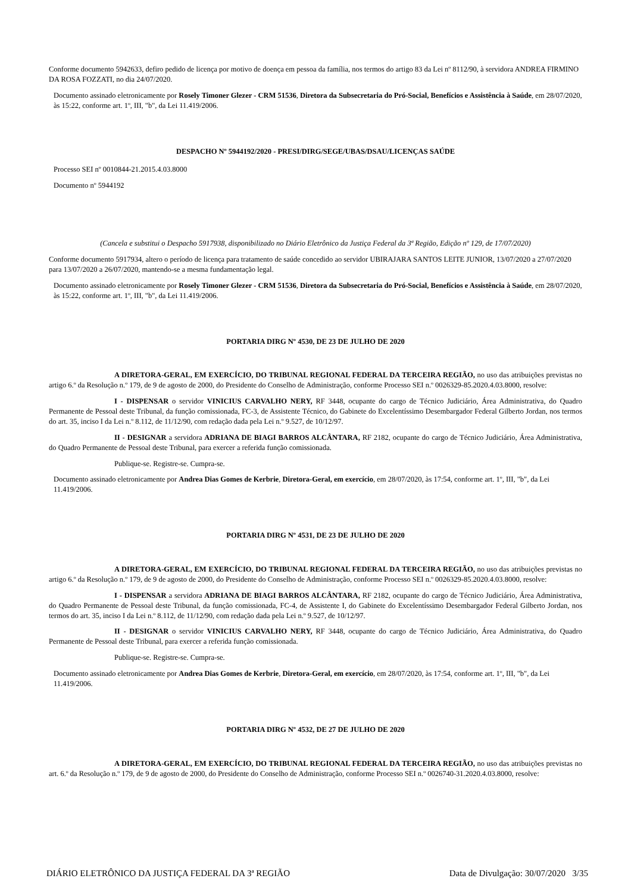Conforme documento 5942633, defiro pedido de licença por motivo de doença em pessoa da família, nos termos do artigo 83 da Lei nº 8112/90, à servidora ANDREA FIRMINO DA ROSA FOZZATI, no dia 24/07/2020.
Documento assinado eletronicamente por Rosely Timoner Glezer - CRM 51536, Diretora da Subsecretaria do Pró-Social, Benefícios e Assistência à Saúde, em 28/07/2020, às 15:22, conforme art. 1º, III, "b", da Lei 11.419/2006.
DESPACHO Nº 5944192/2020 - PRESI/DIRG/SEGE/UBAS/DSAU/LICENÇAS SAÚDE
Processo SEI nº 0010844-21.2015.4.03.8000
Documento nº 5944192
(Cancela e substitui o Despacho 5917938, disponibilizado no Diário Eletrônico da Justiça Federal da 3ª Região, Edição nº 129, de 17/07/2020)
Conforme documento 5917934, altero o período de licença para tratamento de saúde concedido ao servidor UBIRAJARA SANTOS LEITE JUNIOR, 13/07/2020 a 27/07/2020 para 13/07/2020 a 26/07/2020, mantendo-se a mesma fundamentação legal.
Documento assinado eletronicamente por Rosely Timoner Glezer - CRM 51536, Diretora da Subsecretaria do Pró-Social, Benefícios e Assistência à Saúde, em 28/07/2020, às 15:22, conforme art. 1º, III, "b", da Lei 11.419/2006.
PORTARIA DIRG Nº 4530, DE 23 DE JULHO DE 2020
A DIRETORA-GERAL, EM EXERCÍCIO, DO TRIBUNAL REGIONAL FEDERAL DA TERCEIRA REGIÃO, no uso das atribuições previstas no artigo 6.º da Resolução n.º 179, de 9 de agosto de 2000, do Presidente do Conselho de Administração, conforme Processo SEI n.º 0026329-85.2020.4.03.8000, resolve:
I - DISPENSAR o servidor VINICIUS CARVALHO NERY, RF 3448, ocupante do cargo de Técnico Judiciário, Área Administrativa, do Quadro Permanente de Pessoal deste Tribunal, da função comissionada, FC-3, de Assistente Técnico, do Gabinete do Excelentíssimo Desembargador Federal Gilberto Jordan, nos termos do art. 35, inciso I da Lei n.º 8.112, de 11/12/90, com redação dada pela Lei n.º 9.527, de 10/12/97.
II - DESIGNAR a servidora ADRIANA DE BIAGI BARROS ALCÂNTARA, RF 2182, ocupante do cargo de Técnico Judiciário, Área Administrativa, do Quadro Permanente de Pessoal deste Tribunal, para exercer a referida função comissionada.
Publique-se. Registre-se. Cumpra-se.
Documento assinado eletronicamente por Andrea Dias Gomes de Kerbrie, Diretora-Geral, em exercício, em 28/07/2020, às 17:54, conforme art. 1º, III, "b", da Lei 11.419/2006.
PORTARIA DIRG Nº 4531, DE 23 DE JULHO DE 2020
A DIRETORA-GERAL, EM EXERCÍCIO, DO TRIBUNAL REGIONAL FEDERAL DA TERCEIRA REGIÃO, no uso das atribuições previstas no artigo 6.º da Resolução n.º 179, de 9 de agosto de 2000, do Presidente do Conselho de Administração, conforme Processo SEI n.º 0026329-85.2020.4.03.8000, resolve:
I - DISPENSAR a servidora ADRIANA DE BIAGI BARROS ALCÂNTARA, RF 2182, ocupante do cargo de Técnico Judiciário, Área Administrativa, do Quadro Permanente de Pessoal deste Tribunal, da função comissionada, FC-4, de Assistente I, do Gabinete do Excelentíssimo Desembargador Federal Gilberto Jordan, nos termos do art. 35, inciso I da Lei n.º 8.112, de 11/12/90, com redação dada pela Lei n.º 9.527, de 10/12/97.
II - DESIGNAR o servidor VINICIUS CARVALHO NERY, RF 3448, ocupante do cargo de Técnico Judiciário, Área Administrativa, do Quadro Permanente de Pessoal deste Tribunal, para exercer a referida função comissionada.
Publique-se. Registre-se. Cumpra-se.
Documento assinado eletronicamente por Andrea Dias Gomes de Kerbrie, Diretora-Geral, em exercício, em 28/07/2020, às 17:54, conforme art. 1º, III, "b", da Lei 11.419/2006.
PORTARIA DIRG Nº 4532, DE 27 DE JULHO DE 2020
A DIRETORA-GERAL, EM EXERCÍCIO, DO TRIBUNAL REGIONAL FEDERAL DA TERCEIRA REGIÃO, no uso das atribuições previstas no art. 6.º da Resolução n.º 179, de 9 de agosto de 2000, do Presidente do Conselho de Administração, conforme Processo SEI n.º 0026740-31.2020.4.03.8000, resolve:
DIÁRIO ELETRÔNICO DA JUSTIÇA FEDERAL DA 3ª REGIÃO Data de Divulgação: 30/07/2020 3/35